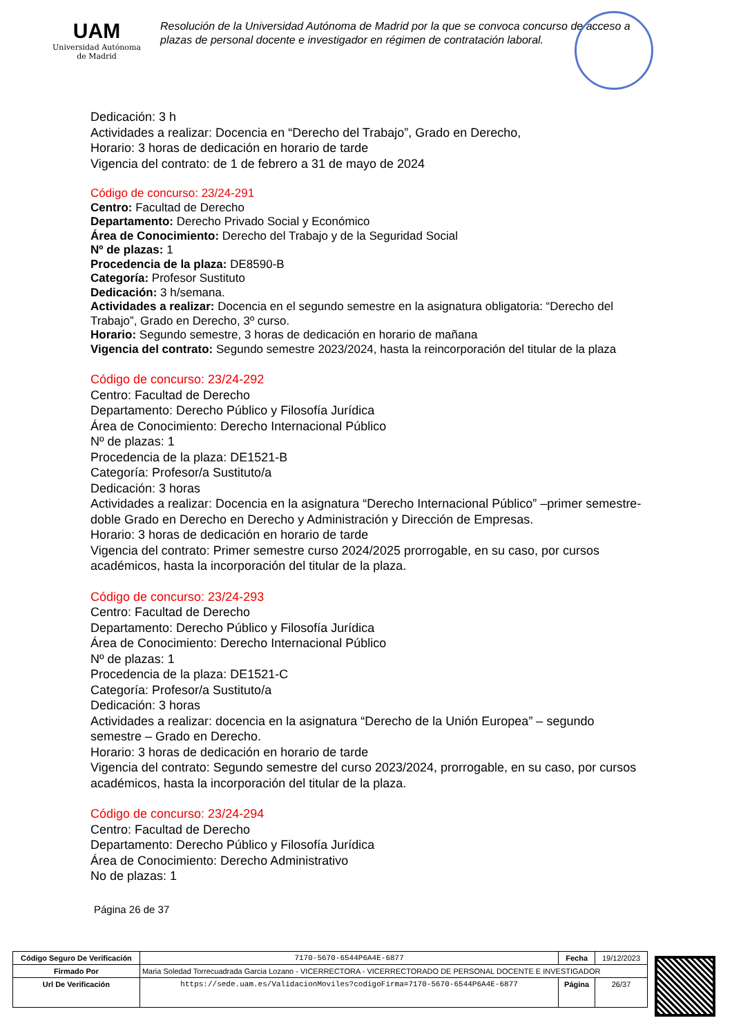UAM
Universidad Autónoma
de Madrid
Resolución de la Universidad Autónoma de Madrid por la que se convoca concurso de acceso a plazas de personal docente e investigador en régimen de contratación laboral.
Dedicación: 3 h
Actividades a realizar: Docencia en “Derecho del Trabajo”, Grado en Derecho,
Horario: 3 horas de dedicación en horario de tarde
Vigencia del contrato: de 1 de febrero a 31 de mayo de 2024
Código de concurso: 23/24-291
Centro: Facultad de Derecho
Departamento: Derecho Privado Social y Económico
Área de Conocimiento: Derecho del Trabajo y de la Seguridad Social
Nº de plazas: 1
Procedencia de la plaza: DE8590-B
Categoría: Profesor Sustituto
Dedicación: 3 h/semana.
Actividades a realizar: Docencia en el segundo semestre en la asignatura obligatoria: “Derecho del Trabajo”, Grado en Derecho, 3º curso.
Horario: Segundo semestre, 3 horas de dedicación en horario de mañana
Vigencia del contrato: Segundo semestre 2023/2024, hasta la reincorporación del titular de la plaza
Código de concurso: 23/24-292
Centro: Facultad de Derecho
Departamento: Derecho Público y Filosofía Jurídica
Área de Conocimiento: Derecho Internacional Público
Nº de plazas: 1
Procedencia de la plaza: DE1521-B
Categoría: Profesor/a Sustituto/a
Dedicación: 3 horas
Actividades a realizar: Docencia en la asignatura “Derecho Internacional Público” –primer semestre- doble Grado en Derecho en Derecho y Administración y Dirección de Empresas.
Horario: 3 horas de dedicación en horario de tarde
Vigencia del contrato: Primer semestre curso 2024/2025 prorrogable, en su caso, por cursos académicos, hasta la incorporación del titular de la plaza.
Código de concurso: 23/24-293
Centro: Facultad de Derecho
Departamento: Derecho Público y Filosofía Jurídica
Área de Conocimiento: Derecho Internacional Público
Nº de plazas: 1
Procedencia de la plaza: DE1521-C
Categoría: Profesor/a Sustituto/a
Dedicación: 3 horas
Actividades a realizar: docencia en la asignatura “Derecho de la Unión Europea” – segundo semestre – Grado en Derecho.
Horario: 3 horas de dedicación en horario de tarde
Vigencia del contrato: Segundo semestre del curso 2023/2024, prorrogable, en su caso, por cursos académicos, hasta la incorporación del titular de la plaza.
Código de concurso: 23/24-294
Centro: Facultad de Derecho
Departamento: Derecho Público y Filosofía Jurídica
Área de Conocimiento: Derecho Administrativo
No de plazas: 1
Página 26 de 37
| Código Seguro De Verificación | 7170-5670-6544P6A4E-6877 | Fecha | 19/12/2023 |
| Firmado Por | Maria Soledad Torrecuadrada Garcia Lozano - VICERRECTORA - VICERRECTORADO DE PERSONAL DOCENTE E INVESTIGADOR | | |
| Url De Verificación | https://sede.uam.es/ValidacionMoviles?codigoFirma=7170-5670-6544P6A4E-6877 | Página | 26/37 |